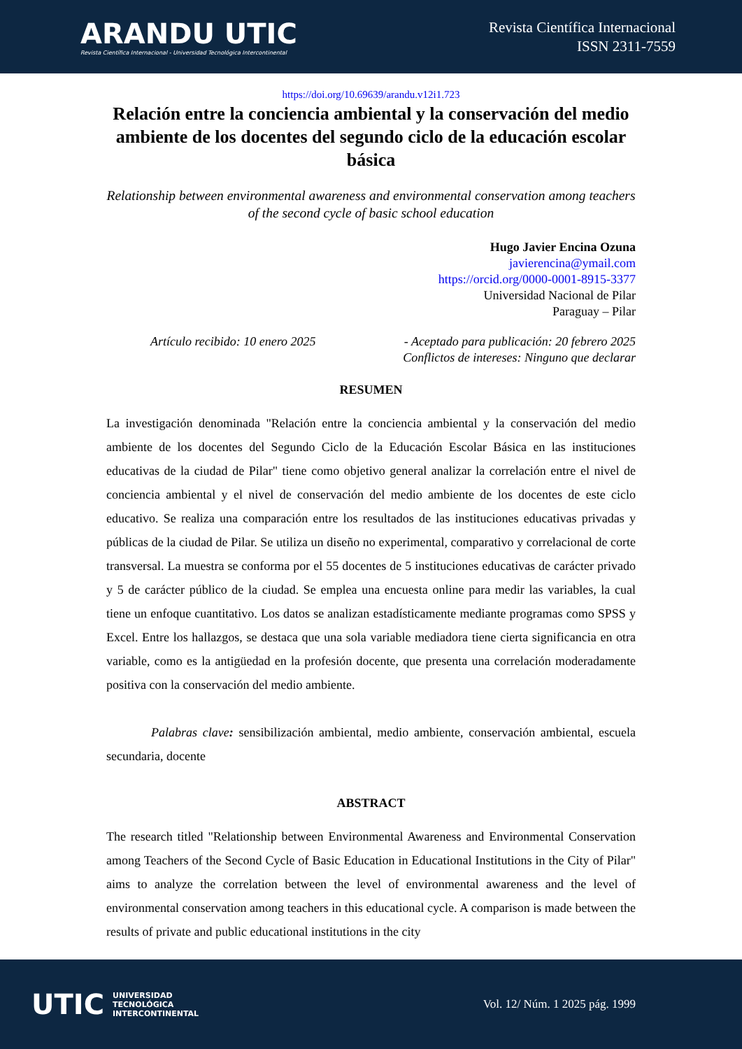ARANDU UTIC
Revista Científica Internacional - Universidad Tecnológica Intercontinental
Revista Científica Internacional
ISSN 2311-7559
https://doi.org/10.69639/arandu.v12i1.723
Relación entre la conciencia ambiental y la conservación del medio ambiente de los docentes del segundo ciclo de la educación escolar básica
Relationship between environmental awareness and environmental conservation among teachers of the second cycle of basic school education
Hugo Javier Encina Ozuna
javierencina@ymail.com
https://orcid.org/0000-0001-8915-3377
Universidad Nacional de Pilar
Paraguay – Pilar
Artículo recibido: 10 enero 2025 - Aceptado para publicación: 20 febrero 2025
Conflictos de intereses: Ninguno que declarar
RESUMEN
La investigación denominada "Relación entre la conciencia ambiental y la conservación del medio ambiente de los docentes del Segundo Ciclo de la Educación Escolar Básica en las instituciones educativas de la ciudad de Pilar" tiene como objetivo general analizar la correlación entre el nivel de conciencia ambiental y el nivel de conservación del medio ambiente de los docentes de este ciclo educativo. Se realiza una comparación entre los resultados de las instituciones educativas privadas y públicas de la ciudad de Pilar. Se utiliza un diseño no experimental, comparativo y correlacional de corte transversal. La muestra se conforma por el 55 docentes de 5 instituciones educativas de carácter privado y 5 de carácter público de la ciudad. Se emplea una encuesta online para medir las variables, la cual tiene un enfoque cuantitativo. Los datos se analizan estadísticamente mediante programas como SPSS y Excel. Entre los hallazgos, se destaca que una sola variable mediadora tiene cierta significancia en otra variable, como es la antigüedad en la profesión docente, que presenta una correlación moderadamente positiva con la conservación del medio ambiente.
Palabras clave: sensibilización ambiental, medio ambiente, conservación ambiental, escuela secundaria, docente
ABSTRACT
The research titled "Relationship between Environmental Awareness and Environmental Conservation among Teachers of the Second Cycle of Basic Education in Educational Institutions in the City of Pilar" aims to analyze the correlation between the level of environmental awareness and the level of environmental conservation among teachers in this educational cycle. A comparison is made between the results of private and public educational institutions in the city
UTIC UNIVERSIDAD
TECNOLÓGICA
INTERCONTINENTAL
Vol. 12/ Núm. 1 2025 pág. 1999